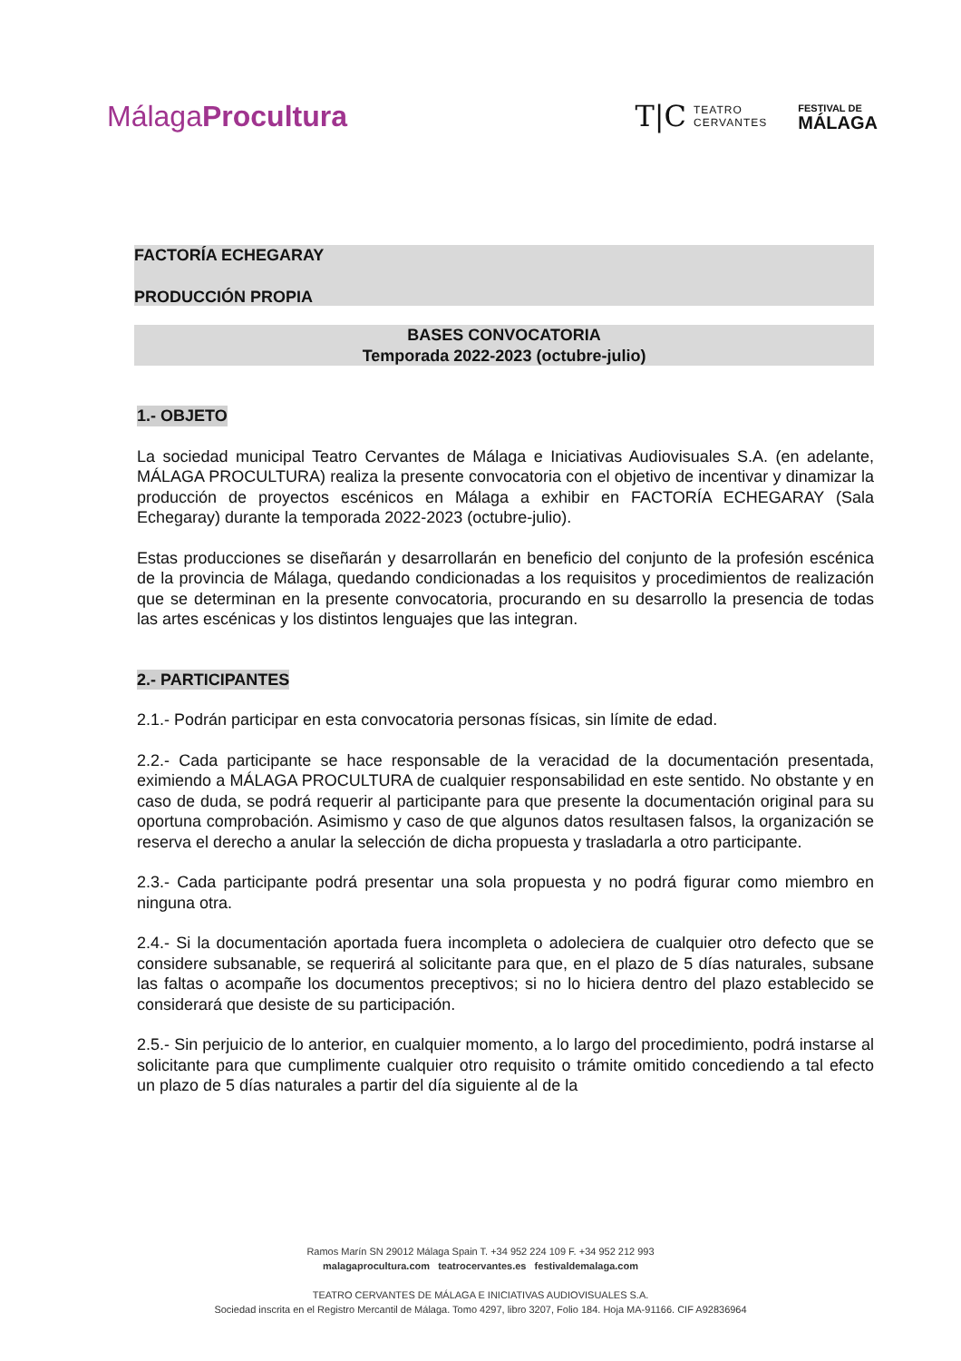MálagaProcultura
T|C TEATRO
CERVANTES
FESTIVAL DE
MÁLAGA
FACTORÍA ECHEGARAY
PRODUCCIÓN PROPIA
BASES CONVOCATORIA
Temporada 2022-2023 (octubre-julio)
1.- OBJETO
La sociedad municipal Teatro Cervantes de Málaga e Iniciativas Audiovisuales S.A. (en adelante, MÁLAGA PROCULTURA) realiza la presente convocatoria con el objetivo de incentivar y dinamizar la producción de proyectos escénicos en Málaga a exhibir en FACTORÍA ECHEGARAY (Sala Echegaray) durante la temporada 2022-2023 (octubre-julio).
Estas producciones se diseñarán y desarrollarán en beneficio del conjunto de la profesión escénica de la provincia de Málaga, quedando condicionadas a los requisitos y procedimientos de realización que se determinan en la presente convocatoria, procurando en su desarrollo la presencia de todas las artes escénicas y los distintos lenguajes que las integran.
2.- PARTICIPANTES
2.1.- Podrán participar en esta convocatoria personas físicas, sin límite de edad.
2.2.- Cada participante se hace responsable de la veracidad de la documentación presentada, eximiendo a MÁLAGA PROCULTURA de cualquier responsabilidad en este sentido. No obstante y en caso de duda, se podrá requerir al participante para que presente la documentación original para su oportuna comprobación. Asimismo y caso de que algunos datos resultasen falsos, la organización se reserva el derecho a anular la selección de dicha propuesta y trasladarla a otro participante.
2.3.- Cada participante podrá presentar una sola propuesta y no podrá figurar como miembro en ninguna otra.
2.4.- Si la documentación aportada fuera incompleta o adoleciera de cualquier otro defecto que se considere subsanable, se requerirá al solicitante para que, en el plazo de 5 días naturales, subsane las faltas o acompañe los documentos preceptivos; si no lo hiciera dentro del plazo establecido se considerará que desiste de su participación.
2.5.- Sin perjuicio de lo anterior, en cualquier momento, a lo largo del procedimiento, podrá instarse al solicitante para que cumplimente cualquier otro requisito o trámite omitido concediendo a tal efecto un plazo de 5 días naturales a partir del día siguiente al de la
Ramos Marín SN 29012 Málaga Spain T. +34 952 224 109 F. +34 952 212 993
malagaprocultura.com teatrocervantes.es festivaldemalaga.com
TEATRO CERVANTES DE MÁLAGA E INICIATIVAS AUDIOVISUALES S.A.
Sociedad inscrita en el Registro Mercantil de Málaga. Tomo 4297, libro 3207, Folio 184. Hoja MA-91166. CIF A92836964